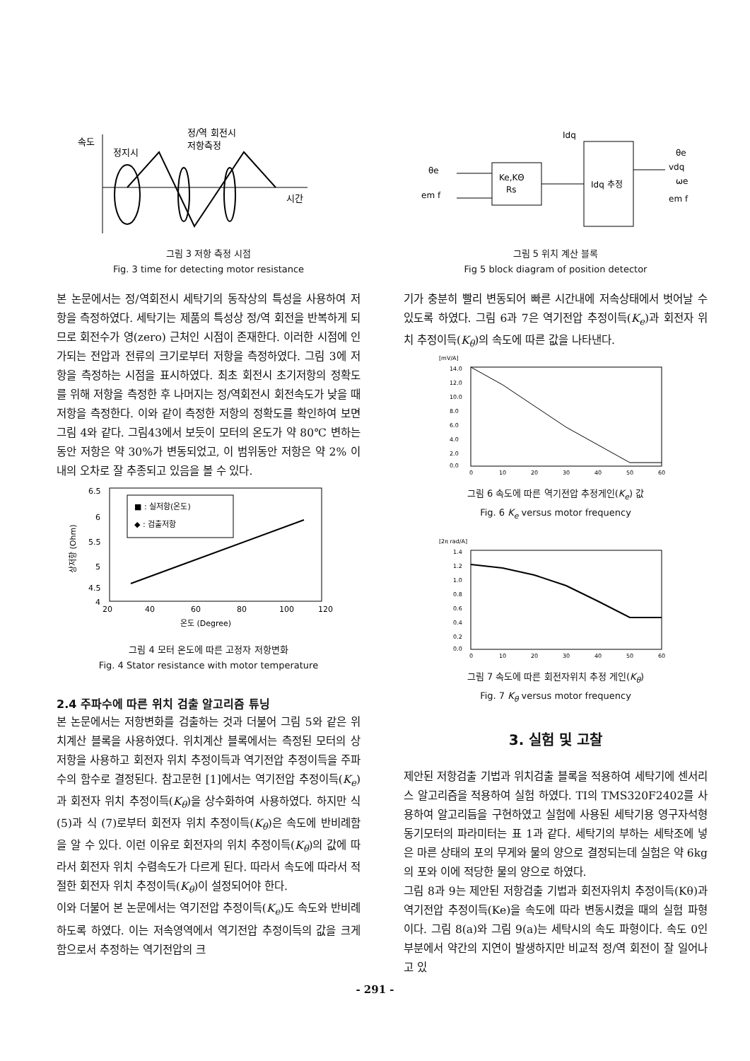속도
정지시
정/역 회전시
저항측정
시간
그림 3 저항 측정 시점
Fig. 3 time for detecting motor resistance
본 논문에서는 정/역회전시 세탁기의 동작상의 특성을 사용하여 저항을 측정하였다. 세탁기는 제품의 특성상 정/역 회전을 반복하게 되므로 회전수가 영(zero) 근처인 시점이 존재한다. 이러한 시점에 인가되는 전압과 전류의 크기로부터 저항을 측정하였다. 그림 3에 저항을 측정하는 시점을 표시하였다. 최초 회전시 초기저항의 정확도를 위해 저항을 측정한 후 나머지는 정/역회전시 회전속도가 낮을 때 저항을 측정한다. 이와 같이 측정한 저항의 정확도를 확인하여 보면 그림 4와 같다. 그림43에서 보듯이 모터의 온도가 약 80℃ 변하는 동안 저항은 약 30%가 변동되었고, 이 범위동안 저항은 약 2% 이내의 오차로 잘 추종되고 있음을 볼 수 있다.
6.5
6
5.5
5
4.5
4
■ : 실저항(온도)
◆ : 검출저항
20
40
60
80
100
120
온도 (Degree)
상저항 (Ohm)
그림 4 모터 온도에 따른 고정자 저항변화
Fig. 4 Stator resistance with motor temperature
2.4 주파수에 따른 위치 검출 알고리즘 튜닝
본 논문에서는 저항변화를 검출하는 것과 더불어 그림 5와 같은 위치계산 블록을 사용하였다. 위치계산 블록에서는 측정된 모터의 상 저항을 사용하고 회전자 위치 추정이득과 역기전압 추정이득을 주파수의 함수로 결정된다. 참고문헌 [1]에서는 역기전압 추정이득(K<sub>e</sub>)과 회전자 위치 추정이득(K<sub>θ</sub>)을 상수화하여 사용하였다. 하지만 식 (5)과 식 (7)로부터 회전자 위치 추정이득(K<sub>θ</sub>)은 속도에 반비례함을 알 수 있다. 이런 이유로 회전자의 위치 추정이득(K<sub>θ</sub>)의 값에 따라서 회전자 위치 수렴속도가 다르게 된다. 따라서 속도에 따라서 적절한 회전자 위치 추정이득(K<sub>θ</sub>)이 설정되어야 한다.
이와 더불어 본 논문에서는 역기전압 추정이득(K<sub>e</sub>)도 속도와 반비례하도록 하였다. 이는 저속영역에서 역기전압 추정이득의 값을 크게 함으로서 추정하는 역기전압의 크
Ke,KΘ
Rs
Idq 추정
Idq
θe
em f
θe
vdq
ωe
em f
그림 5 위치 계산 블록
Fig 5 block diagram of position detector
기가 충분히 빨리 변동되어 빠른 시간내에 저속상태에서 벗어날 수 있도록 하였다. 그림 6과 7은 역기전압 추정이득(K<sub>e</sub>)과 회전자 위치 추정이득(K<sub>θ</sub>)의 속도에 따른 값을 나타낸다.
[mV/A]
14.0
12.0
10.0
8.0
6.0
4.0
2.0
0.0
0
10
20
30
40
50
60
그림 6 속도에 따른 역기전압 추정게인(K<sub>e</sub>) 값
Fig. 6 K<sub>e</sub> versus motor frequency
[2π rad/A]
1.4
1.2
1.0
0.8
0.6
0.4
0.2
0.0
0
10
20
30
40
50
60
그림 7 속도에 따른 회전자위치 추정 게인(K<sub>θ</sub>)
Fig. 7 K<sub>θ</sub> versus motor frequency
3. 실험 및 고찰
제안된 저항검출 기법과 위치검출 블록을 적용하여 세탁기에 센서리스 알고리즘을 적용하여 실험 하였다. TI의 TMS320F2402를 사용하여 알고리듬을 구현하였고 실험에 사용된 세탁기용 영구자석형 동기모터의 파라미터는 표 1과 같다. 세탁기의 부하는 세탁조에 넣은 마른 상태의 포의 무게와 물의 양으로 결정되는데 실험은 약 6kg의 포와 이에 적당한 물의 양으로 하였다.
그림 8과 9는 제안된 저항검출 기법과 회전자위치 추정이득(Kθ)과 역기전압 추정이득(Ke)을 속도에 따라 변동시켰을 때의 실험 파형이다. 그림 8(a)와 그림 9(a)는 세탁시의 속도 파형이다. 속도 0인 부분에서 약간의 지연이 발생하지만 비교적 정/역 회전이 잘 일어나고 있
- 291 -